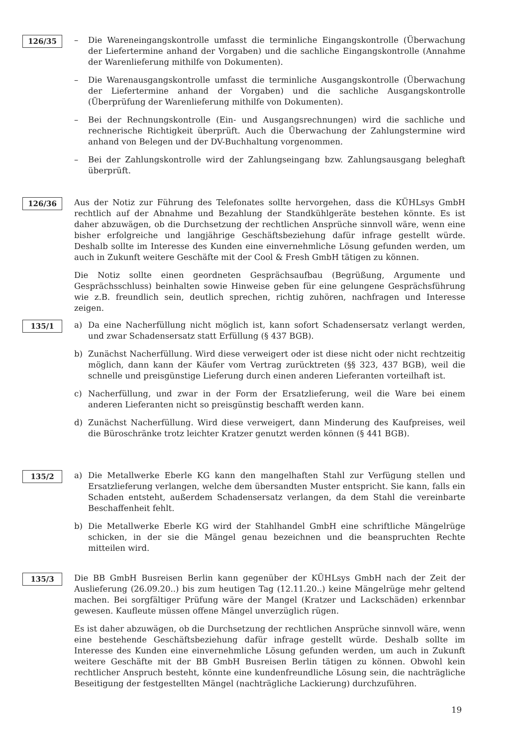126/35 – Die Wareneingangskontrolle umfasst die terminliche Eingangskontrolle (Überwachung der Liefertermine anhand der Vorgaben) und die sachliche Eingangskontrolle (Annahme der Warenlieferung mithilfe von Dokumenten).
– Die Warenausgangskontrolle umfasst die terminliche Ausgangskontrolle (Überwachung der Liefertermine anhand der Vorgaben) und die sachliche Ausgangskontrolle (Überprüfung der Warenlieferung mithilfe von Dokumenten).
– Bei der Rechnungskontrolle (Ein- und Ausgangsrechnungen) wird die sachliche und rechnerische Richtigkeit überprüft. Auch die Überwachung der Zahlungstermine wird anhand von Belegen und der DV-Buchhaltung vorgenommen.
– Bei der Zahlungskontrolle wird der Zahlungseingang bzw. Zahlungsausgang beleghaft überprüft.
126/36 Aus der Notiz zur Führung des Telefonates sollte hervorgehen, dass die KÜHLsys GmbH rechtlich auf der Abnahme und Bezahlung der Standkühlgeräte bestehen könnte. Es ist daher abzuwägen, ob die Durchsetzung der rechtlichen Ansprüche sinnvoll wäre, wenn eine bisher erfolgreiche und langjährige Geschäftsbeziehung dafür infrage gestellt würde. Deshalb sollte im Interesse des Kunden eine einvernehmliche Lösung gefunden werden, um auch in Zukunft weitere Geschäfte mit der Cool & Fresh GmbH tätigen zu können.
Die Notiz sollte einen geordneten Gesprächsaufbau (Begrüßung, Argumente und Gesprächsschluss) beinhalten sowie Hinweise geben für eine gelungene Gesprächsführung wie z.B. freundlich sein, deutlich sprechen, richtig zuhören, nachfragen und Interesse zeigen.
135/1 a) Da eine Nacherfüllung nicht möglich ist, kann sofort Schadensersatz verlangt werden, und zwar Schadensersatz statt Erfüllung (§ 437 BGB).
b) Zunächst Nacherfüllung. Wird diese verweigert oder ist diese nicht oder nicht rechtzeitig möglich, dann kann der Käufer vom Vertrag zurücktreten (§§ 323, 437 BGB), weil die schnelle und preisgünstige Lieferung durch einen anderen Lieferanten vorteilhaft ist.
c) Nacherfüllung, und zwar in der Form der Ersatzlieferung, weil die Ware bei einem anderen Lieferanten nicht so preisgünstig beschafft werden kann.
d) Zunächst Nacherfüllung. Wird diese verweigert, dann Minderung des Kaufpreises, weil die Büroschränke trotz leichter Kratzer genutzt werden können (§ 441 BGB).
135/2 a) Die Metallwerke Eberle KG kann den mangelhaften Stahl zur Verfügung stellen und Ersatzlieferung verlangen, welche dem übersandten Muster entspricht. Sie kann, falls ein Schaden entsteht, außerdem Schadensersatz verlangen, da dem Stahl die vereinbarte Beschaffenheit fehlt.
b) Die Metallwerke Eberle KG wird der Stahlhandel GmbH eine schriftliche Mängelrüge schicken, in der sie die Mängel genau bezeichnen und die beanspruchten Rechte mitteilen wird.
135/3 Die BB GmbH Busreisen Berlin kann gegenüber der KÜHLsys GmbH nach der Zeit der Auslieferung (26.09.20..) bis zum heutigen Tag (12.11.20..) keine Mängelrüge mehr geltend machen. Bei sorgfältiger Prüfung wäre der Mangel (Kratzer und Lackschäden) erkennbar gewesen. Kaufleute müssen offene Mängel unverzüglich rügen.
Es ist daher abzuwägen, ob die Durchsetzung der rechtlichen Ansprüche sinnvoll wäre, wenn eine bestehende Geschäftsbeziehung dafür infrage gestellt würde. Deshalb sollte im Interesse des Kunden eine einvernehmliche Lösung gefunden werden, um auch in Zukunft weitere Geschäfte mit der BB GmbH Busreisen Berlin tätigen zu können. Obwohl kein rechtlicher Anspruch besteht, könnte eine kundenfreundliche Lösung sein, die nachträgliche Beseitigung der festgestellten Mängel (nachträgliche Lackierung) durchzuführen.
19